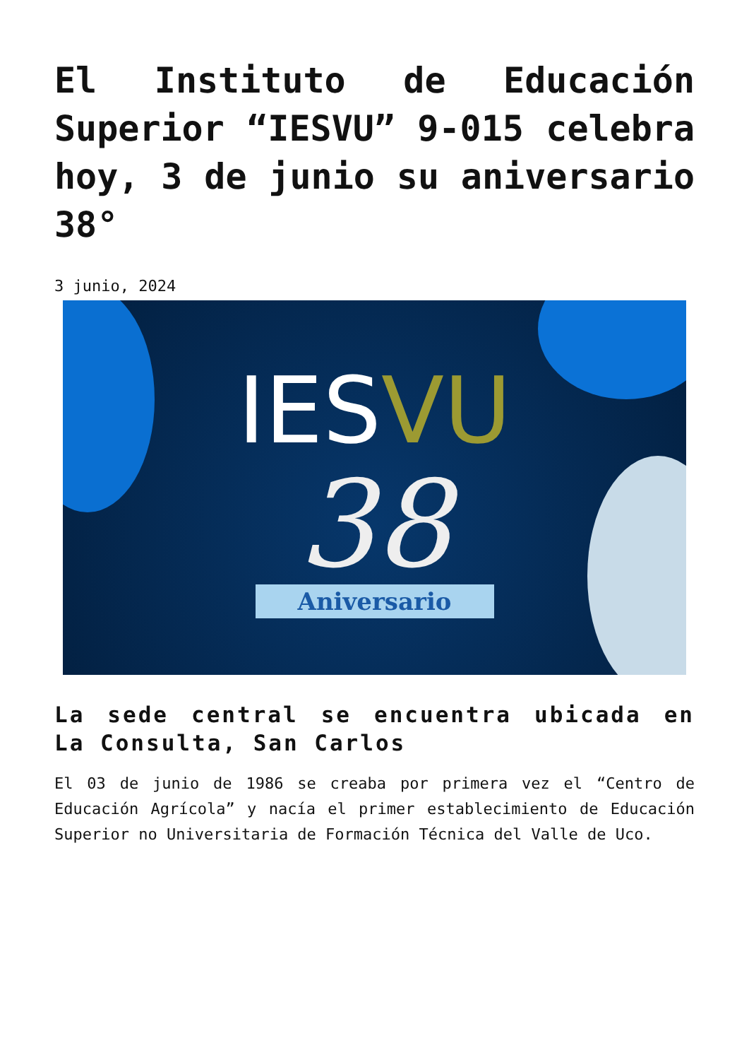El Instituto de Educación Superior “IESVU” 9-015 celebra hoy, 3 de junio su aniversario 38°
3 junio, 2024
IESVU
38
Aniversario
La sede central se encuentra ubicada en La Consulta, San Carlos
El 03 de junio de 1986 se creaba por primera vez el “Centro de Educación Agrícola” y nacía el primer establecimiento de Educación Superior no Universitaria de Formación Técnica del Valle de Uco.